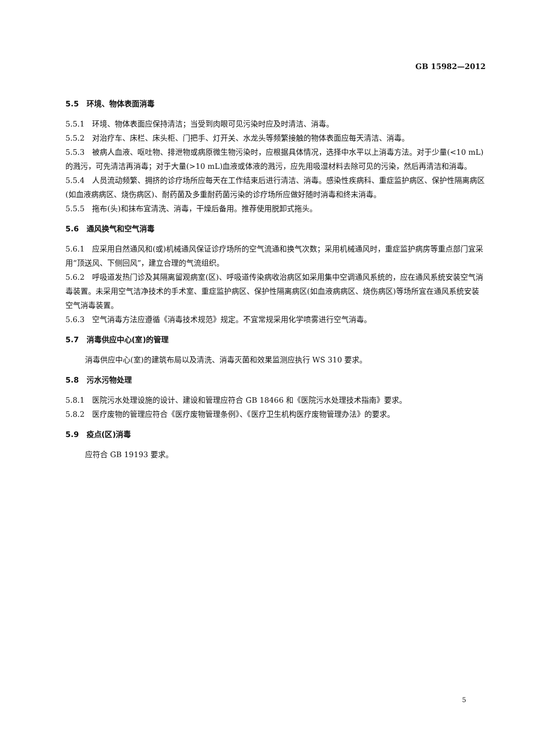GB 15982—2012
5.5　环境、物体表面消毒
5.5.1　环境、物体表面应保持清洁；当受到肉眼可见污染时应及时清洁、消毒。
5.5.2　对治疗车、床栏、床头柜、门把手、灯开关、水龙头等频繁接触的物体表面应每天清洁、消毒。
5.5.3　被病人血液、呕吐物、排泄物或病原微生物污染时，应根据具体情况，选择中水平以上消毒方法。对于少量(<10 mL)的溅污，可先清洁再消毒；对于大量(>10 mL)血液或体液的溅污，应先用吸湿材料去除可见的污染，然后再清洁和消毒。
5.5.4　人员流动频繁、拥挤的诊疗场所应每天在工作结束后进行清洁、消毒。感染性疾病科、重症监护病区、保护性隔离病区(如血液病病区、烧伤病区)、耐药菌及多重耐药菌污染的诊疗场所应做好随时消毒和终末消毒。
5.5.5　拖布(头)和抹布宜清洗、消毒，干燥后备用。推荐使用脱卸式拖头。
5.6　通风换气和空气消毒
5.6.1　应采用自然通风和(或)机械通风保证诊疗场所的空气流通和换气次数；采用机械通风时，重症监护病房等重点部门宜采用“顶送风、下侧回风”，建立合理的气流组织。
5.6.2　呼吸道发热门诊及其隔离留观病室(区)、呼吸道传染病收治病区如采用集中空调通风系统的，应在通风系统安装空气消毒装置。未采用空气洁净技术的手术室、重症监护病区、保护性隔离病区(如血液病病区、烧伤病区)等场所宜在通风系统安装空气消毒装置。
5.6.3　空气消毒方法应遵循《消毒技术规范》规定。不宜常规采用化学喷雾进行空气消毒。
5.7　消毒供应中心(室)的管理
消毒供应中心(室)的建筑布局以及清洗、消毒灭菌和效果监测应执行 WS 310 要求。
5.8　污水污物处理
5.8.1　医院污水处理设施的设计、建设和管理应符合 GB 18466 和《医院污水处理技术指南》要求。
5.8.2　医疗废物的管理应符合《医疗废物管理条例》、《医疗卫生机构医疗废物管理办法》的要求。
5.9　疫点(区)消毒
应符合 GB 19193 要求。
5